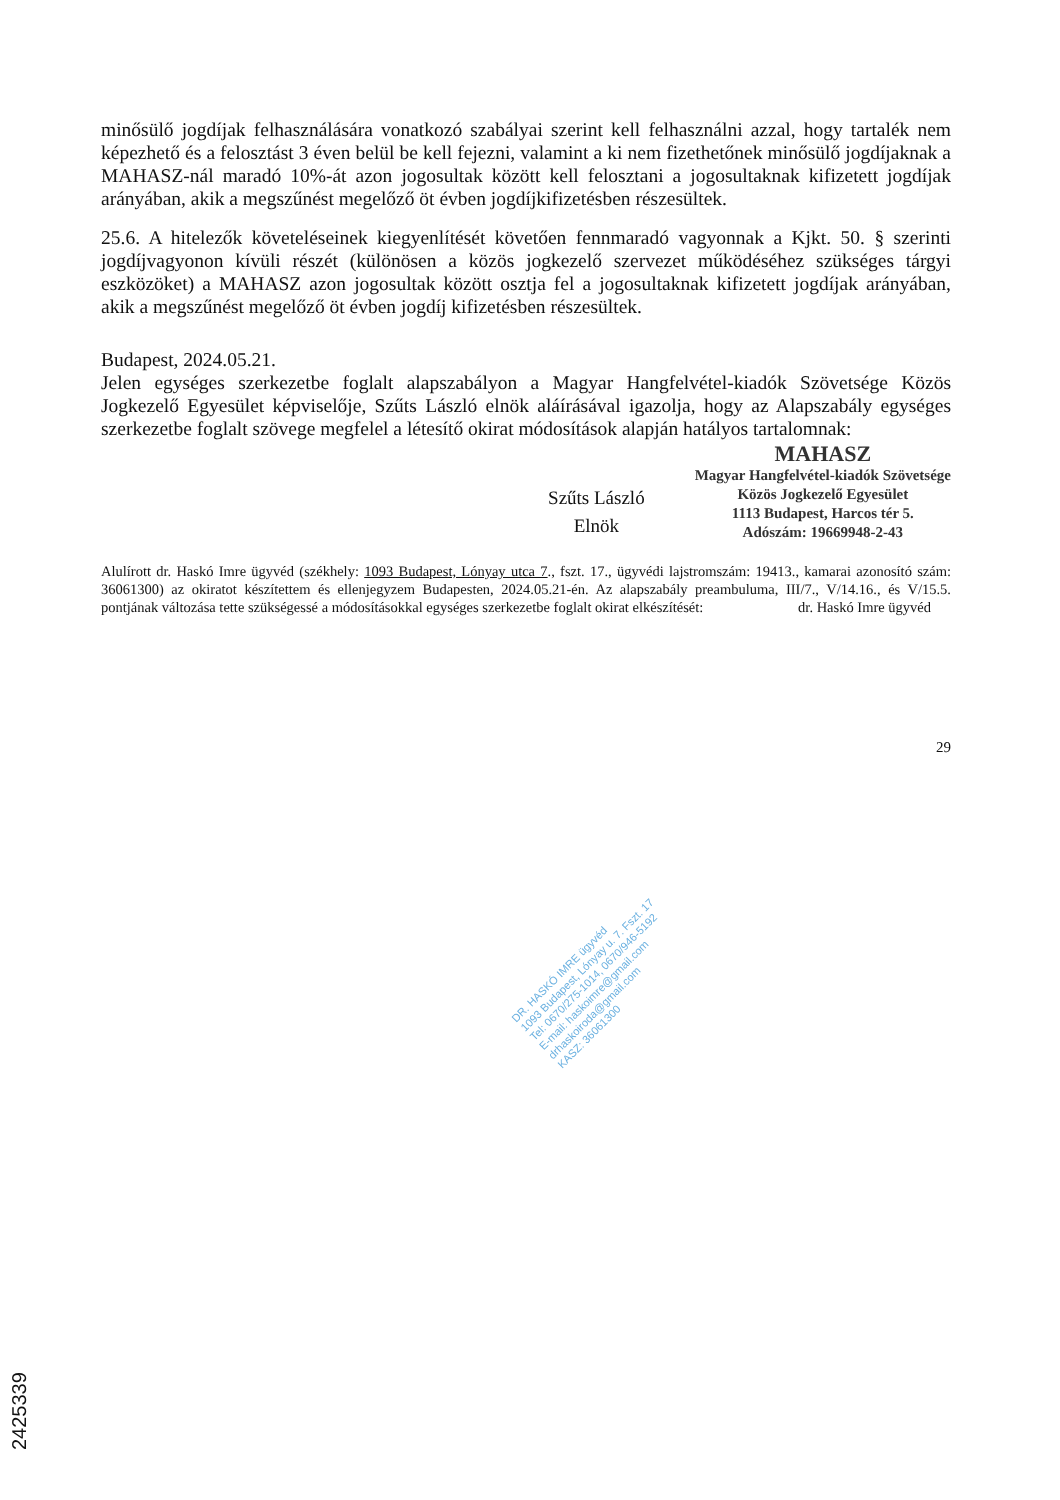minősülő jogdíjak felhasználására vonatkozó szabályai szerint kell felhasználni azzal, hogy tartalék nem képezhető és a felosztást 3 éven belül be kell fejezni, valamint a ki nem fizethetőnek minősülő jogdíjaknak a MAHASZ-nál maradó 10%-át azon jogosultak között kell felosztani a jogosultaknak kifizetett jogdíjak arányában, akik a megszűnést megelőző öt évben jogdíjkifizetésben részesültek.
25.6. A hitelezők követeléseinek kiegyenlítését követően fennmaradó vagyonnak a Kjkt. 50. § szerinti jogdíjvagyonon kívüli részét (különösen a közös jogkezelő szervezet működéséhez szükséges tárgyi eszközöket) a MAHASZ azon jogosultak között osztja fel a jogosultaknak kifizetett jogdíjak arányában, akik a megszűnést megelőző öt évben jogdíj kifizetésben részesültek.
Budapest, 2024.05.21.
Jelen egységes szerkezetbe foglalt alapszabályon a Magyar Hangfelvétel-kiadók Szövetsége Közös Jogkezelő Egyesület képviselője, Szűts László elnök aláírásával igazolja, hogy az Alapszabály egységes szerkezetbe foglalt szövege megfelel a létesítő okirat módosítások alapján hatályos tartalomnak:
Szűts László
Elnök
MAHASZ
Magyar Hangfelvétel-kiadók Szövetsége
Közös Jogkezelő Egyesület
1113 Budapest, Harcos tér 5.
Adószám: 19669948-2-43
Alulírott dr. Haskó Imre ügyvéd (székhely: 1093 Budapest, Lónyay utca 7., fszt. 17., ügyvédi lajstromszám: 19413., kamarai azonosító szám: 36061300) az okiratot készítettem és ellenjegyzem Budapesten, 2024.05.21-én. Az alapszabály preambuluma, III/7., V/14.16., és V/15.5. pontjának változása tette szükségessé a módosításokkal egységes szerkezetbe foglalt okirat elkészítését: dr. Haskó Imre ügyvéd
29
DR. HASKÓ IMRE ügyvéd
1093 Budapest, Lónyay u. 7. Fszt. 17
Tel: 0670/275-1014, 0670/946-5192
E-mail: haskoimre@gmail.com
drhaskoiroda@gmail.com
KASZ: 36061300
2425339